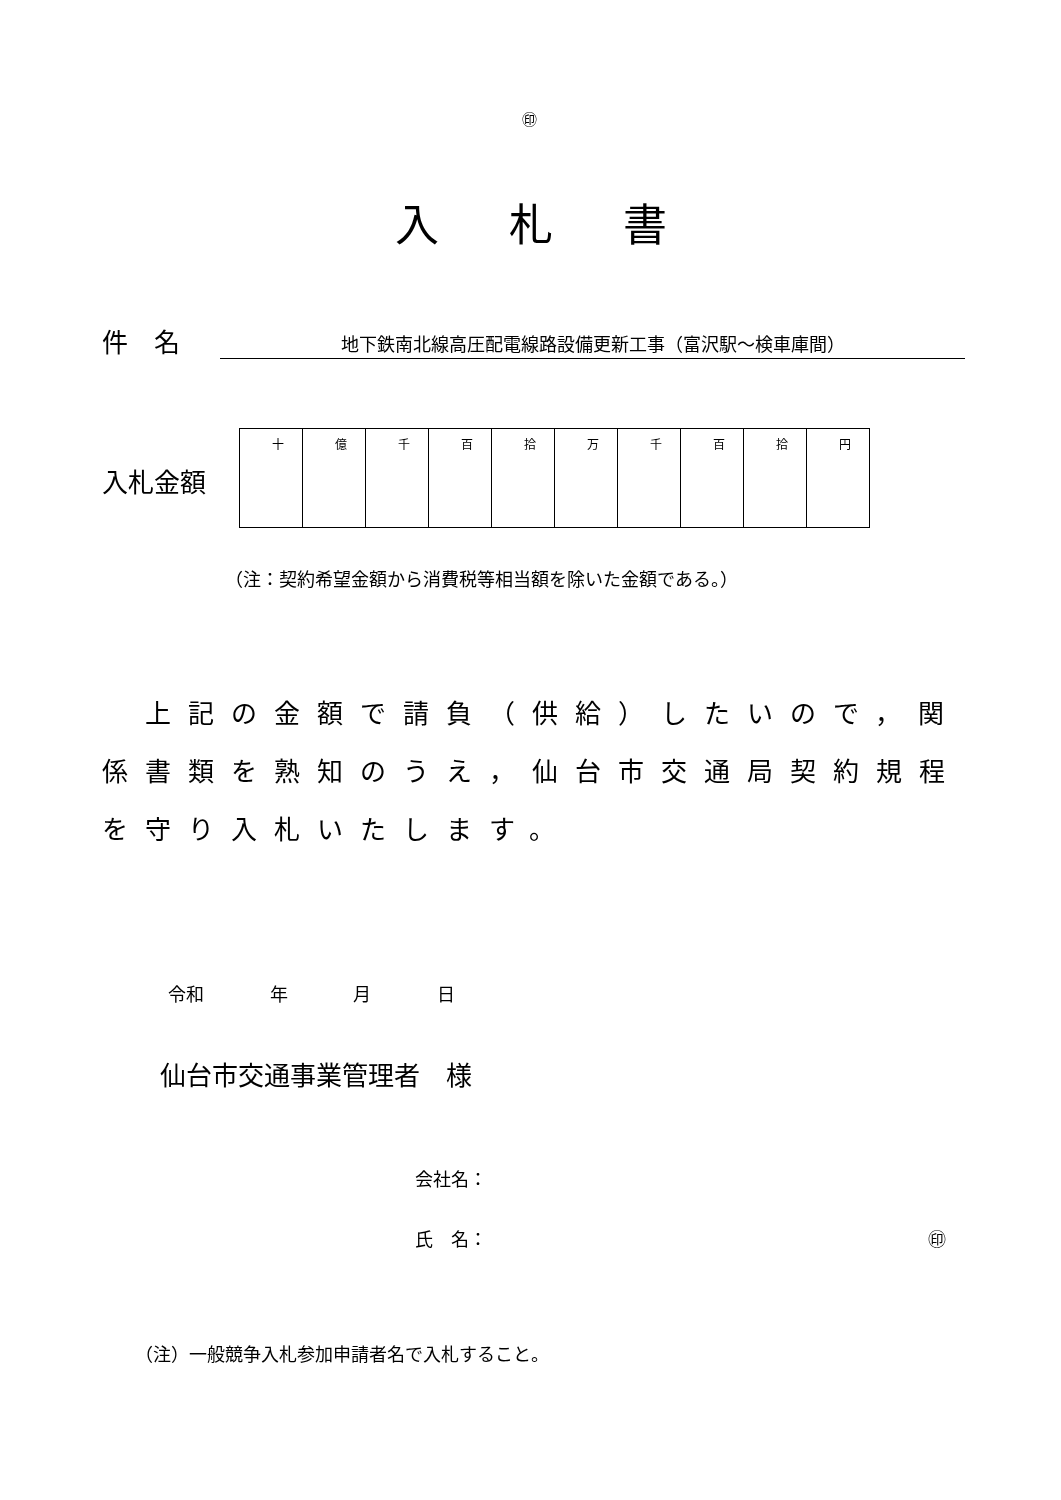㊞
入札書
件　名 地下鉄南北線高圧配電線路設備更新工事（富沢駅～検車庫間）
入札金額
| 十 | 億 | 千 | 百 | 拾 | 万 | 千 | 百 | 拾 | 円 |
（注：契約希望金額から消費税等相当額を除いた金額である。）
　上記の金額で請負（供給）したいので，関係書類を熟知のうえ，仙台市交通局契約規程を守り入札いたします。
令和 年 月 日
仙台市交通事業管理者　様
会社名：
氏　名： ㊞
（注）一般競争入札参加申請者名で入札すること。